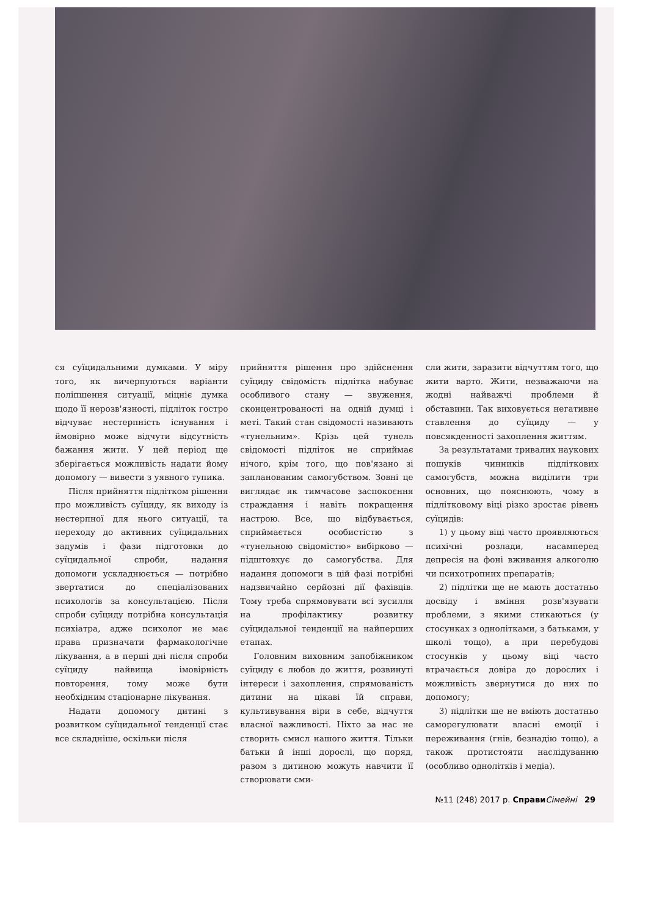ся суїцидальними думками. У міру того, як вичерпуються варіанти поліпшення ситуації, міцніє думка щодо її нерозв'язності, підліток гостро відчуває нестерпність існування і ймовірно може відчути відсутність бажання жити. У цей період ще зберігається можливість надати йому допомогу — вивести з уявного тупика.
Після прийняття підлітком рішення про можливість суїциду, як виходу із нестерпної для нього ситуації, та переходу до активних суїцидальних задумів і фази підготовки до суїцидальної спроби, надання допомоги ускладнюється — потрібно звертатися до спеціалізованих психологів за консультацією. Після спроби суїциду потрібна консультація психіатра, адже психолог не має права призначати фармакологічне лікування, а в перші дні після спроби суїциду найвища імовірність повторення, тому може бути необхідним стаціонарне лікування.
Надати допомогу дитині з розвитком суїцидальної тенденції стає все складніше, оскільки після
прийняття рішення про здійснення суїциду свідомість підлітка набуває особливого стану — звуження, сконцентрованості на одній думці і меті. Такий стан свідомості називають «тунельним». Крізь цей тунель свідомості підліток не сприймає нічого, крім того, що пов'язано зі запланованим самогубством. Зовні це виглядає як тимчасове заспокоєння страждання і навіть покращення настрою. Все, що відбувається, сприймається особистістю з «тунельною свідомістю» вибірково — підштовхує до самогубства. Для надання допомоги в цій фазі потрібні надзвичайно серйозні дії фахівців. Тому треба спрямовувати всі зусилля на профілактику розвитку суїцидальної тенденції на найперших етапах.
Головним виховним запобіжником суїциду є любов до життя, розвинуті інтереси і захоплення, спрямованість дитини на цікаві їй справи, культивування віри в себе, відчуття власної важливості. Ніхто за нас не створить смисл нашого життя. Тільки батьки й інші дорослі, що поряд, разом з дитиною можуть навчити її створювати сми-
сли жити, заразити відчуттям того, що жити варто. Жити, незважаючи на жодні найважчі проблеми й обставини. Так виховується негативне ставлення до суїциду — у повсякденності захоплення життям.
За результатами тривалих наукових пошуків чинників підліткових самогубств, можна виділити три основних, що пояснюють, чому в підлітковому віці різко зростає рівень суїцидів:
1) у цьому віці часто проявляються психічні розлади, насамперед депресія на фоні вживання алкоголю чи психотропних препаратів;
2) підлітки ще не мають достатньо досвіду і вміння розв'язувати проблеми, з якими стикаються (у стосунках з однолітками, з батьками, у школі тощо), а при перебудові стосунків у цьому віці часто втрачається довіра до дорослих і можливість звернутися до них по допомогу;
3) підлітки ще не вміють достатньо саморегулювати власні емоції і переживання (гнів, безнадію тощо), а також протистояти наслідуванню (особливо однолітків і медіа).
№11 (248) 2017 р. Справи Сімейні 29